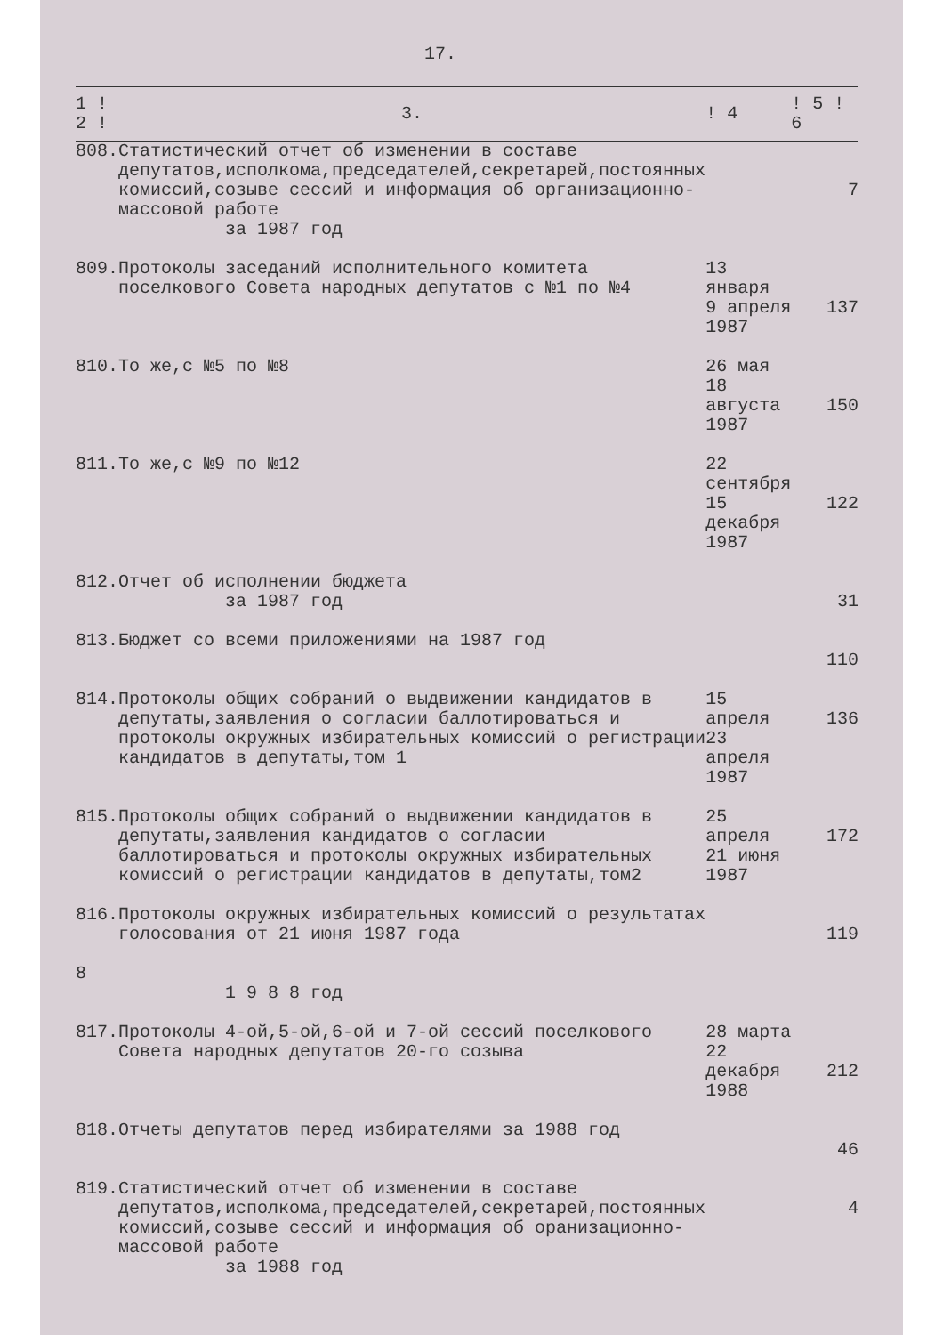17.
| 1 ! 2 ! | 3. | ! 4 | ! 5 ! 6 |
| --- | --- | --- | --- |
| 808. | Статистический отчет об изменении в составе депутатов,исполкома,председателей,секретарей,постоянных комиссий,созыве сессий и информация об организационно-массовой работе за 1987 год | | 7 |
| 809. | Протоколы заседаний исполнительного комитета поселкового Совета народных депутатов с №1 по №4 | 13 января 9 апреля 1987 | 137 |
| 810. | То же,с №5 по №8 | 26 мая 18 августа 1987 | 150 |
| 811. | То же,с №9 по №12 | 22 сентября 15 декабря 1987 | 122 |
| 812. | Отчет об исполнении бюджета за 1987 год | | 31 |
| 813. | Бюджет со всеми приложениями на 1987 год | | 110 |
| 814. | Протоколы общих собраний о выдвижении кандидатов в депутаты,заявления о согласии баллотироваться и протоколы окружных избирательных комиссий о регистрации кандидатов в депутаты,том 1 | 15 апреля 23 апреля 1987 | 136 |
| 815. | Протоколы общих собраний о выдвижении кандидатов в депутаты,заявления кандидатов о согласии баллотироваться и протоколы окружных избирательных комиссий о регистрации кандидатов в депутаты,том2 | 25 апреля 21 июня 1987 | 172 |
| 816. | Протоколы окружных избирательных комиссий о результатах голосования от 21 июня 1987 года | | 119 |
| 8 | 1 9 8 8 год | | |
| 817. | Протоколы 4-ой,5-ой,6-ой и 7-ой сессий поселкового Совета народных депутатов 20-го созыва | 28 марта 22 декабря 1988 | 212 |
| 818. | Отчеты депутатов перед избирателями за 1988 год | | 46 |
| 819. | Статистический отчет об изменении в составе депутатов,исполкома,председателей,секретарей,постоянных комиссий,созыве сессий и информация об оранизационно-массовой работе за 1988 год | | 4 |